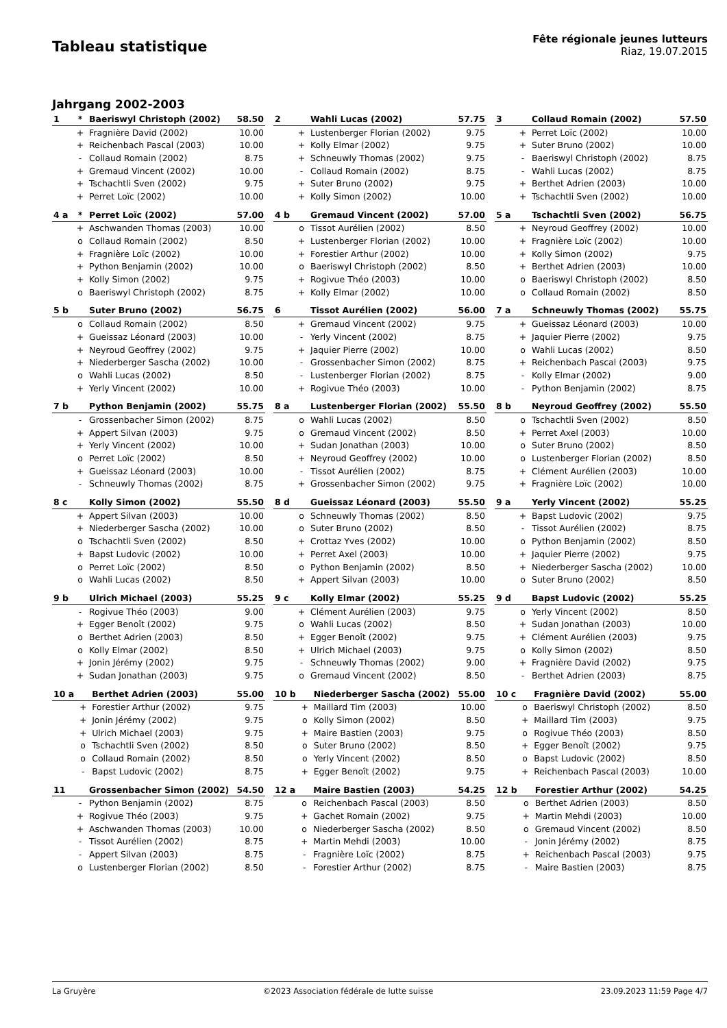Tableau statistique
Fête régionale jeunes lutteurs
Riaz, 19.07.2015
Jahrgang 2002-2003
| 1 | * | Baeriswyl Christoph (2002) | 58.50 |
| --- | --- | --- | --- |
| | + | Fragnière David (2002) | 10.00 |
| | + | Reichenbach Pascal (2003) | 10.00 |
| | - | Collaud Romain (2002) | 8.75 |
| | + | Gremaud Vincent (2002) | 10.00 |
| | + | Tschachtli Sven (2002) | 9.75 |
| | + | Perret Loïc (2002) | 10.00 |
| 2 | | Wahli Lucas (2002) | 57.75 |
| --- | --- | --- | --- |
| | + | Lustenberger Florian (2002) | 9.75 |
| | + | Kolly Elmar (2002) | 9.75 |
| | + | Schneuwly Thomas (2002) | 9.75 |
| | - | Collaud Romain (2002) | 8.75 |
| | + | Suter Bruno (2002) | 9.75 |
| | + | Kolly Simon (2002) | 10.00 |
| 3 | | Collaud Romain (2002) | 57.50 |
| --- | --- | --- | --- |
| | + | Perret Loïc (2002) | 10.00 |
| | + | Suter Bruno (2002) | 10.00 |
| | - | Baeriswyl Christoph (2002) | 8.75 |
| | - | Wahli Lucas (2002) | 8.75 |
| | + | Berthet Adrien (2003) | 10.00 |
| | + | Tschachtli Sven (2002) | 10.00 |
| 4 a | * | Perret Loïc (2002) | 57.00 |
| --- | --- | --- | --- |
| | + | Aschwanden Thomas (2003) | 10.00 |
| | o | Collaud Romain (2002) | 8.50 |
| | + | Fragnière Loïc (2002) | 10.00 |
| | + | Python Benjamin (2002) | 10.00 |
| | + | Kolly Simon (2002) | 9.75 |
| | o | Baeriswyl Christoph (2002) | 8.75 |
| 4 b | | Gremaud Vincent (2002) | 57.00 |
| --- | --- | --- | --- |
| | o | Tissot Aurélien (2002) | 8.50 |
| | + | Lustenberger Florian (2002) | 10.00 |
| | + | Forestier Arthur (2002) | 10.00 |
| | o | Baeriswyl Christoph (2002) | 8.50 |
| | + | Rogivue Théo (2003) | 10.00 |
| | + | Kolly Elmar (2002) | 10.00 |
| 5 a | | Tschachtli Sven (2002) | 56.75 |
| --- | --- | --- | --- |
| | + | Neyroud Geoffrey (2002) | 10.00 |
| | + | Fragnière Loïc (2002) | 10.00 |
| | + | Kolly Simon (2002) | 9.75 |
| | + | Berthet Adrien (2003) | 10.00 |
| | o | Baeriswyl Christoph (2002) | 8.50 |
| | o | Collaud Romain (2002) | 8.50 |
| 5 b | | Suter Bruno (2002) | 56.75 |
| --- | --- | --- | --- |
| | o | Collaud Romain (2002) | 8.50 |
| | + | Gueissaz Léonard (2003) | 10.00 |
| | + | Neyroud Geoffrey (2002) | 9.75 |
| | + | Niederberger Sascha (2002) | 10.00 |
| | o | Wahli Lucas (2002) | 8.50 |
| | + | Yerly Vincent (2002) | 10.00 |
| 6 | | Tissot Aurélien (2002) | 56.00 |
| --- | --- | --- | --- |
| | + | Gremaud Vincent (2002) | 9.75 |
| | - | Yerly Vincent (2002) | 8.75 |
| | + | Jaquier Pierre (2002) | 10.00 |
| | - | Grossenbacher Simon (2002) | 8.75 |
| | - | Lustenberger Florian (2002) | 8.75 |
| | + | Rogivue Théo (2003) | 10.00 |
| 7 a | | Schneuwly Thomas (2002) | 55.75 |
| --- | --- | --- | --- |
| | + | Gueissaz Léonard (2003) | 10.00 |
| | + | Jaquier Pierre (2002) | 9.75 |
| | o | Wahli Lucas (2002) | 8.50 |
| | + | Reichenbach Pascal (2003) | 9.75 |
| | - | Kolly Elmar (2002) | 9.00 |
| | - | Python Benjamin (2002) | 8.75 |
| 7 b | | Python Benjamin (2002) | 55.75 |
| --- | --- | --- | --- |
| | - | Grossenbacher Simon (2002) | 8.75 |
| | + | Appert Silvan (2003) | 9.75 |
| | + | Yerly Vincent (2002) | 10.00 |
| | o | Perret Loïc (2002) | 8.50 |
| | + | Gueissaz Léonard (2003) | 10.00 |
| | - | Schneuwly Thomas (2002) | 8.75 |
| 8 a | | Lustenberger Florian (2002) | 55.50 |
| --- | --- | --- | --- |
| | o | Wahli Lucas (2002) | 8.50 |
| | o | Gremaud Vincent (2002) | 8.50 |
| | + | Sudan Jonathan (2003) | 10.00 |
| | + | Neyroud Geoffrey (2002) | 10.00 |
| | - | Tissot Aurélien (2002) | 8.75 |
| | + | Grossenbacher Simon (2002) | 9.75 |
| 8 b | | Neyroud Geoffrey (2002) | 55.50 |
| --- | --- | --- | --- |
| | o | Tschachtli Sven (2002) | 8.50 |
| | + | Perret Axel (2003) | 10.00 |
| | o | Suter Bruno (2002) | 8.50 |
| | o | Lustenberger Florian (2002) | 8.50 |
| | + | Clément Aurélien (2003) | 10.00 |
| | + | Fragnière Loïc (2002) | 10.00 |
| 8 c | | Kolly Simon (2002) | 55.50 |
| --- | --- | --- | --- |
| | + | Appert Silvan (2003) | 10.00 |
| | + | Niederberger Sascha (2002) | 10.00 |
| | o | Tschachtli Sven (2002) | 8.50 |
| | + | Bapst Ludovic (2002) | 10.00 |
| | o | Perret Loïc (2002) | 8.50 |
| | o | Wahli Lucas (2002) | 8.50 |
| 8 d | | Gueissaz Léonard (2003) | 55.50 |
| --- | --- | --- | --- |
| | o | Schneuwly Thomas (2002) | 8.50 |
| | o | Suter Bruno (2002) | 8.50 |
| | + | Crottaz Yves (2002) | 10.00 |
| | + | Perret Axel (2003) | 10.00 |
| | o | Python Benjamin (2002) | 8.50 |
| | + | Appert Silvan (2003) | 10.00 |
| 9 a | | Yerly Vincent (2002) | 55.25 |
| --- | --- | --- | --- |
| | + | Bapst Ludovic (2002) | 9.75 |
| | - | Tissot Aurélien (2002) | 8.75 |
| | o | Python Benjamin (2002) | 8.50 |
| | + | Jaquier Pierre (2002) | 9.75 |
| | + | Niederberger Sascha (2002) | 10.00 |
| | o | Suter Bruno (2002) | 8.50 |
| 9 b | | Ulrich Michael (2003) | 55.25 |
| --- | --- | --- | --- |
| | - | Rogivue Théo (2003) | 9.00 |
| | + | Egger Benoît (2002) | 9.75 |
| | o | Berthet Adrien (2003) | 8.50 |
| | o | Kolly Elmar (2002) | 8.50 |
| | + | Jonin Jérémy (2002) | 9.75 |
| | + | Sudan Jonathan (2003) | 9.75 |
| 9 c | | Kolly Elmar (2002) | 55.25 |
| --- | --- | --- | --- |
| | + | Clément Aurélien (2003) | 9.75 |
| | o | Wahli Lucas (2002) | 8.50 |
| | + | Egger Benoît (2002) | 9.75 |
| | + | Ulrich Michael (2003) | 9.75 |
| | - | Schneuwly Thomas (2002) | 9.00 |
| | o | Gremaud Vincent (2002) | 8.50 |
| 9 d | | Bapst Ludovic (2002) | 55.25 |
| --- | --- | --- | --- |
| | o | Yerly Vincent (2002) | 8.50 |
| | + | Sudan Jonathan (2003) | 10.00 |
| | + | Clément Aurélien (2003) | 9.75 |
| | o | Kolly Simon (2002) | 8.50 |
| | + | Fragnière David (2002) | 9.75 |
| | - | Berthet Adrien (2003) | 8.75 |
| 10 a | | Berthet Adrien (2003) | 55.00 |
| --- | --- | --- | --- |
| | + | Forestier Arthur (2002) | 9.75 |
| | + | Jonin Jérémy (2002) | 9.75 |
| | + | Ulrich Michael (2003) | 9.75 |
| | o | Tschachtli Sven (2002) | 8.50 |
| | o | Collaud Romain (2002) | 8.50 |
| | - | Bapst Ludovic (2002) | 8.75 |
| 10 b | | Niederberger Sascha (2002) | 55.00 |
| --- | --- | --- | --- |
| | + | Maillard Tim (2003) | 10.00 |
| | o | Kolly Simon (2002) | 8.50 |
| | + | Maire Bastien (2003) | 9.75 |
| | o | Suter Bruno (2002) | 8.50 |
| | o | Yerly Vincent (2002) | 8.50 |
| | + | Egger Benoît (2002) | 9.75 |
| 10 c | | Fragnière David (2002) | 55.00 |
| --- | --- | --- | --- |
| | o | Baeriswyl Christoph (2002) | 8.50 |
| | + | Maillard Tim (2003) | 9.75 |
| | o | Rogivue Théo (2003) | 8.50 |
| | + | Egger Benoît (2002) | 9.75 |
| | o | Bapst Ludovic (2002) | 8.50 |
| | + | Reichenbach Pascal (2003) | 10.00 |
| 11 | | Grossenbacher Simon (2002) | 54.50 |
| --- | --- | --- | --- |
| | - | Python Benjamin (2002) | 8.75 |
| | + | Rogivue Théo (2003) | 9.75 |
| | + | Aschwanden Thomas (2003) | 10.00 |
| | - | Tissot Aurélien (2002) | 8.75 |
| | - | Appert Silvan (2003) | 8.75 |
| | o | Lustenberger Florian (2002) | 8.50 |
| 12 a | | Maire Bastien (2003) | 54.25 |
| --- | --- | --- | --- |
| | o | Reichenbach Pascal (2003) | 8.50 |
| | + | Gachet Romain (2002) | 9.75 |
| | o | Niederberger Sascha (2002) | 8.50 |
| | + | Martin Mehdi (2003) | 10.00 |
| | - | Fragnière Loïc (2002) | 8.75 |
| | - | Forestier Arthur (2002) | 8.75 |
| 12 b | | Forestier Arthur (2002) | 54.25 |
| --- | --- | --- | --- |
| | o | Berthet Adrien (2003) | 8.50 |
| | + | Martin Mehdi (2003) | 10.00 |
| | o | Gremaud Vincent (2002) | 8.50 |
| | - | Jonin Jérémy (2002) | 8.75 |
| | + | Reichenbach Pascal (2003) | 9.75 |
| | - | Maire Bastien (2003) | 8.75 |
La Gruyère ©2023 Association fédérale de lutte suisse 23.09.2023 11:59 Page 4/7